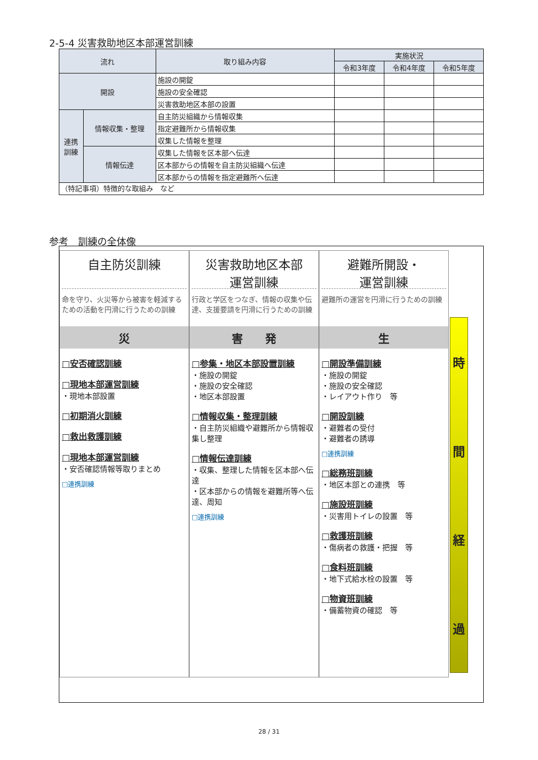2-5-4 災害救助地区本部運営訓練
| 流れ | | 取り組み内容 | 実施状況 | | |
| --- | --- | --- | --- | --- | --- |
| | | | 令和3年度 | 令和4年度 | 令和5年度 |
| 開設 | | 施設の開錠 | | | |
| | | 施設の安全確認 | | | |
| | | 災害救助地区本部の設置 | | | |
| 連携 訓練 | 情報収集・整理 | 自主防災組織から情報収集 | | | |
| | | 指定避難所から情報収集 | | | |
| | | 収集した情報を整理 | | | |
| | 情報伝達 | 収集した情報を区本部へ伝達 | | | |
| | | 区本部からの情報を自主防災組織へ伝達 | | | |
| | | 区本部からの情報を指定避難所へ伝達 | | | |
| （特記事項）特徴的な取組み など | | | | | |
参考　訓練の全体像
自主防災訓練
命を守り、火災等から被害を軽減するための活動を円滑に行うための訓練
災
□安否確認訓練
□現地本部運営訓練
・現地本部設置
□初期消火訓練
□救出救護訓練
□現地本部運営訓練
・安否確認情報等取りまとめ
□連携訓練
災害救助地区本部
運営訓練
行政と学区をつなぎ、情報の収集や伝達、支援要請を円滑に行うための訓練
害　　発
□参集・地区本部設置訓練
・施設の開錠
・施設の安全確認
・地区本部設置
□情報収集・整理訓練
・自主防災組織や避難所から情報収集し整理
□情報伝達訓練
・収集、整理した情報を区本部へ伝達
・区本部からの情報を避難所等へ伝達、周知
□連携訓練
避難所開設・
運営訓練
避難所の運営を円滑に行うための訓練
生
□開設準備訓練
・施設の開錠
・施設の安全確認
・レイアウト作り　等
□開設訓練
・避難者の受付
・避難者の誘導
□連携訓練
□総務班訓練
・地区本部との連携　等
□施設班訓練
・災害用トイレの設置　等
□救護班訓練
・傷病者の救護・把握　等
□食料班訓練
・地下式給水栓の設置　等
□物資班訓練
・備蓄物資の確認　等
時間経過
28 / 31